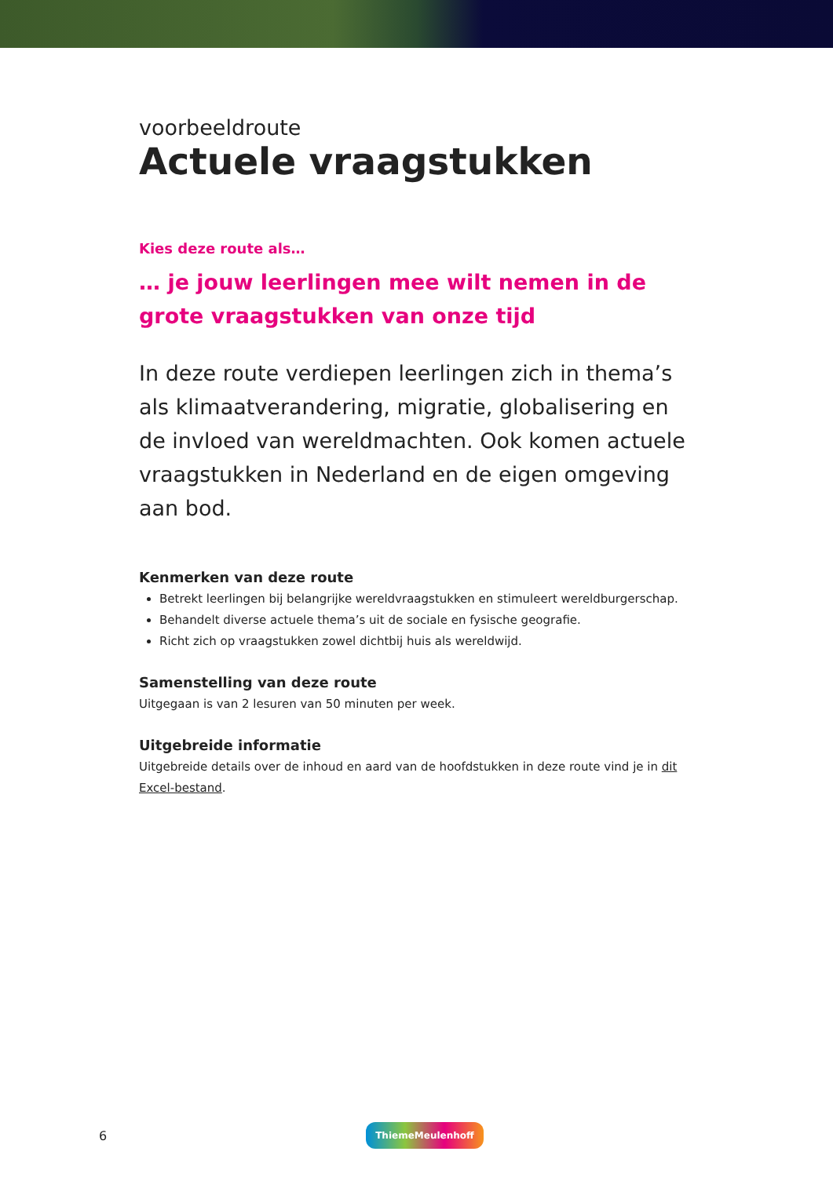voorbeeldroute
Actuele vraagstukken
Kies deze route als…
… je jouw leerlingen mee wilt nemen in de grote vraagstukken van onze tijd
In deze route verdiepen leerlingen zich in thema’s als klimaatverandering, migratie, globalisering en de invloed van wereldmachten. Ook komen actuele vraagstukken in Nederland en de eigen omgeving aan bod.
Kenmerken van deze route
Betrekt leerlingen bij belangrijke wereldvraagstukken en stimuleert wereldburgerschap.
Behandelt diverse actuele thema’s uit de sociale en fysische geografie.
Richt zich op vraagstukken zowel dichtbij huis als wereldwijd.
Samenstelling van deze route
Uitgegaan is van 2 lesuren van 50 minuten per week.
Uitgebreide informatie
Uitgebreide details over de inhoud en aard van de hoofdstukken in deze route vind je in dit Excel-bestand.
6 ThiemeMeulenhoff